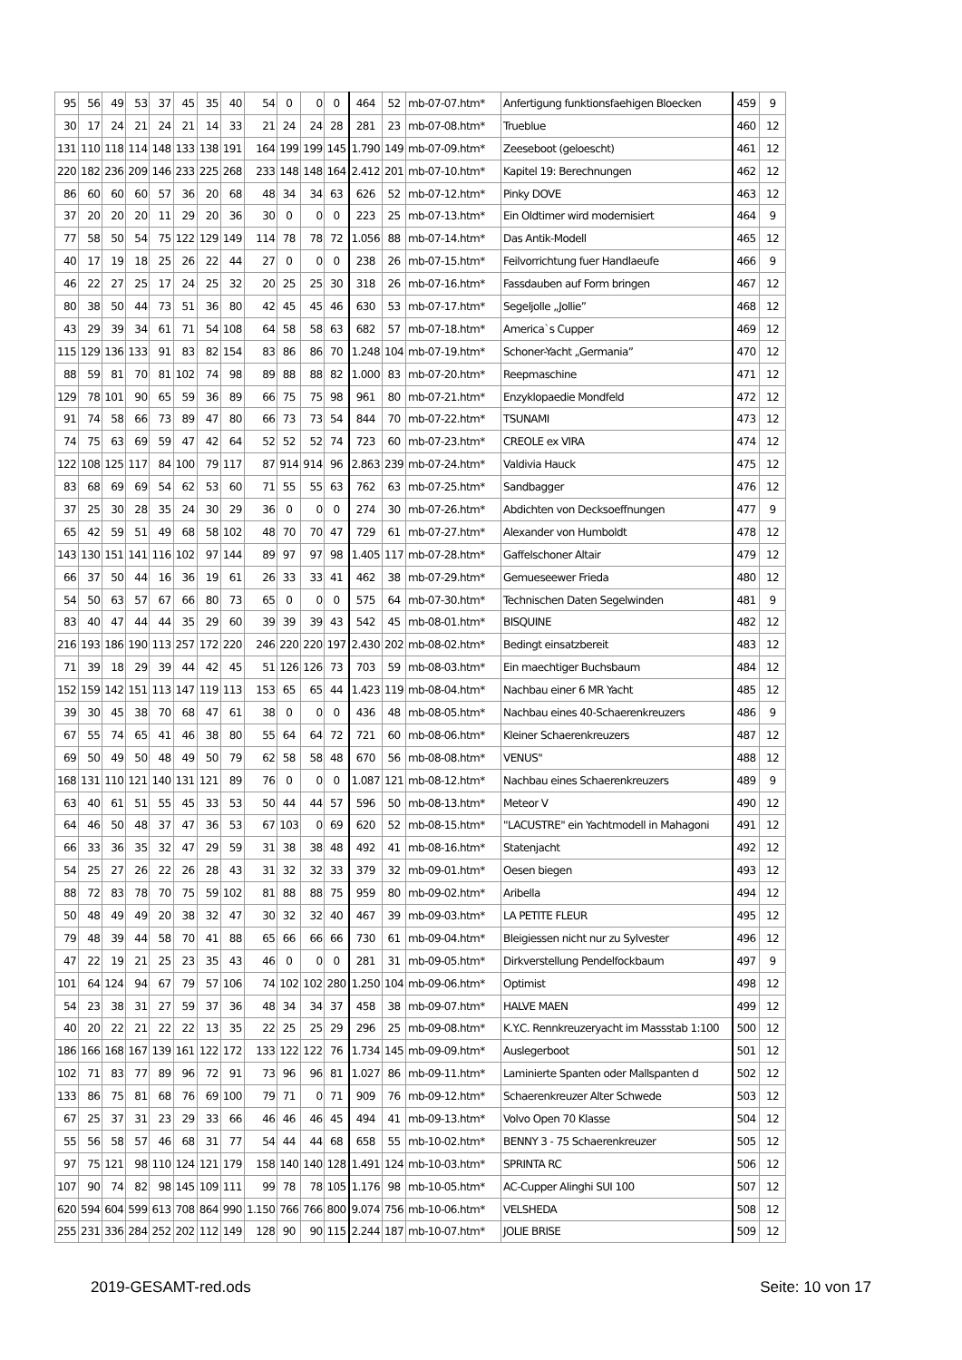| 95 | 56 | 49 | 53 | 37 | 45 | 35 | 40 | 54 | 0 | 0 | 0 | 464 | 52 | mb-07-07.htm* | Anfertigung funktionsfaehigen Bloecken | 459 | 9 |
| 30 | 17 | 24 | 21 | 24 | 21 | 14 | 33 | 21 | 24 | 24 | 28 | 281 | 23 | mb-07-08.htm* | Trueblue | 460 | 12 |
| 131 | 110 | 118 | 114 | 148 | 133 | 138 | 191 | 164 | 199 | 199 | 145 | 1.790 | 149 | mb-07-09.htm* | Zeeseboot (geloescht) | 461 | 12 |
| 220 | 182 | 236 | 209 | 146 | 233 | 225 | 268 | 233 | 148 | 148 | 164 | 2.412 | 201 | mb-07-10.htm* | Kapitel 19: Berechnungen | 462 | 12 |
| 86 | 60 | 60 | 60 | 57 | 36 | 20 | 68 | 48 | 34 | 34 | 63 | 626 | 52 | mb-07-12.htm* | Pinky DOVE | 463 | 12 |
| 37 | 20 | 20 | 20 | 11 | 29 | 20 | 36 | 30 | 0 | 0 | 0 | 223 | 25 | mb-07-13.htm* | Ein Oldtimer wird modernisiert | 464 | 9 |
| 77 | 58 | 50 | 54 | 75 | 122 | 129 | 149 | 114 | 78 | 78 | 72 | 1.056 | 88 | mb-07-14.htm* | Das Antik-Modell | 465 | 12 |
| 40 | 17 | 19 | 18 | 25 | 26 | 22 | 44 | 27 | 0 | 0 | 0 | 238 | 26 | mb-07-15.htm* | Feilvorrichtung fuer Handlaeufe | 466 | 9 |
| 46 | 22 | 27 | 25 | 17 | 24 | 25 | 32 | 20 | 25 | 25 | 30 | 318 | 26 | mb-07-16.htm* | Fassdauben auf Form bringen | 467 | 12 |
| 80 | 38 | 50 | 44 | 73 | 51 | 36 | 80 | 42 | 45 | 45 | 46 | 630 | 53 | mb-07-17.htm* | Segeljolle „Jollie” | 468 | 12 |
| 43 | 29 | 39 | 34 | 61 | 71 | 54 | 108 | 64 | 58 | 58 | 63 | 682 | 57 | mb-07-18.htm* | America`s Cupper | 469 | 12 |
| 115 | 129 | 136 | 133 | 91 | 83 | 82 | 154 | 83 | 86 | 86 | 70 | 1.248 | 104 | mb-07-19.htm* | Schoner-Yacht „Germania” | 470 | 12 |
| 88 | 59 | 81 | 70 | 81 | 102 | 74 | 98 | 89 | 88 | 88 | 82 | 1.000 | 83 | mb-07-20.htm* | Reepmaschine | 471 | 12 |
| 129 | 78 | 101 | 90 | 65 | 59 | 36 | 89 | 66 | 75 | 75 | 98 | 961 | 80 | mb-07-21.htm* | Enzyklopaedie Mondfeld | 472 | 12 |
| 91 | 74 | 58 | 66 | 73 | 89 | 47 | 80 | 66 | 73 | 73 | 54 | 844 | 70 | mb-07-22.htm* | TSUNAMI | 473 | 12 |
| 74 | 75 | 63 | 69 | 59 | 47 | 42 | 64 | 52 | 52 | 52 | 74 | 723 | 60 | mb-07-23.htm* | CREOLE ex VIRA | 474 | 12 |
| 122 | 108 | 125 | 117 | 84 | 100 | 79 | 117 | 87 | 914 | 914 | 96 | 2.863 | 239 | mb-07-24.htm* | Valdivia Hauck | 475 | 12 |
| 83 | 68 | 69 | 69 | 54 | 62 | 53 | 60 | 71 | 55 | 55 | 63 | 762 | 63 | mb-07-25.htm* | Sandbagger | 476 | 12 |
| 37 | 25 | 30 | 28 | 35 | 24 | 30 | 29 | 36 | 0 | 0 | 0 | 274 | 30 | mb-07-26.htm* | Abdichten von Decksoeffnungen | 477 | 9 |
| 65 | 42 | 59 | 51 | 49 | 68 | 58 | 102 | 48 | 70 | 70 | 47 | 729 | 61 | mb-07-27.htm* | Alexander von Humboldt | 478 | 12 |
| 143 | 130 | 151 | 141 | 116 | 102 | 97 | 144 | 89 | 97 | 97 | 98 | 1.405 | 117 | mb-07-28.htm* | Gaffelschoner Altair | 479 | 12 |
| 66 | 37 | 50 | 44 | 16 | 36 | 19 | 61 | 26 | 33 | 33 | 41 | 462 | 38 | mb-07-29.htm* | Gemueseewer Frieda | 480 | 12 |
| 54 | 50 | 63 | 57 | 67 | 66 | 80 | 73 | 65 | 0 | 0 | 0 | 575 | 64 | mb-07-30.htm* | Technischen Daten Segelwinden | 481 | 9 |
| 83 | 40 | 47 | 44 | 44 | 35 | 29 | 60 | 39 | 39 | 39 | 43 | 542 | 45 | mb-08-01.htm* | BISQUINE | 482 | 12 |
| 216 | 193 | 186 | 190 | 113 | 257 | 172 | 220 | 246 | 220 | 220 | 197 | 2.430 | 202 | mb-08-02.htm* | Bedingt einsatzbereit | 483 | 12 |
| 71 | 39 | 18 | 29 | 39 | 44 | 42 | 45 | 51 | 126 | 126 | 73 | 703 | 59 | mb-08-03.htm* | Ein maechtiger Buchsbaum | 484 | 12 |
| 152 | 159 | 142 | 151 | 113 | 147 | 119 | 113 | 153 | 65 | 65 | 44 | 1.423 | 119 | mb-08-04.htm* | Nachbau einer 6 MR Yacht | 485 | 12 |
| 39 | 30 | 45 | 38 | 70 | 68 | 47 | 61 | 38 | 0 | 0 | 0 | 436 | 48 | mb-08-05.htm* | Nachbau eines 40-Schaerenkreuzers | 486 | 9 |
| 67 | 55 | 74 | 65 | 41 | 46 | 38 | 80 | 55 | 64 | 64 | 72 | 721 | 60 | mb-08-06.htm* | Kleiner Schaerenkreuzers | 487 | 12 |
| 69 | 50 | 49 | 50 | 48 | 49 | 50 | 79 | 62 | 58 | 58 | 48 | 670 | 56 | mb-08-08.htm* | VENUS" | 488 | 12 |
| 168 | 131 | 110 | 121 | 140 | 131 | 121 | 89 | 76 | 0 | 0 | 0 | 1.087 | 121 | mb-08-12.htm* | Nachbau eines Schaerenkreuzers | 489 | 9 |
| 63 | 40 | 61 | 51 | 55 | 45 | 33 | 53 | 50 | 44 | 44 | 57 | 596 | 50 | mb-08-13.htm* | Meteor V | 490 | 12 |
| 64 | 46 | 50 | 48 | 37 | 47 | 36 | 53 | 67 | 103 | 0 | 69 | 620 | 52 | mb-08-15.htm* | "LACUSTRE" ein Yachtmodell in Mahagoni | 491 | 12 |
| 66 | 33 | 36 | 35 | 32 | 47 | 29 | 59 | 31 | 38 | 38 | 48 | 492 | 41 | mb-08-16.htm* | Statenjacht | 492 | 12 |
| 54 | 25 | 27 | 26 | 22 | 26 | 28 | 43 | 31 | 32 | 32 | 33 | 379 | 32 | mb-09-01.htm* | Oesen biegen | 493 | 12 |
| 88 | 72 | 83 | 78 | 70 | 75 | 59 | 102 | 81 | 88 | 88 | 75 | 959 | 80 | mb-09-02.htm* | Aribella | 494 | 12 |
| 50 | 48 | 49 | 49 | 20 | 38 | 32 | 47 | 30 | 32 | 32 | 40 | 467 | 39 | mb-09-03.htm* | LA PETITE FLEUR | 495 | 12 |
| 79 | 48 | 39 | 44 | 58 | 70 | 41 | 88 | 65 | 66 | 66 | 66 | 730 | 61 | mb-09-04.htm* | Bleigiessen nicht nur zu Sylvester | 496 | 12 |
| 47 | 22 | 19 | 21 | 25 | 23 | 35 | 43 | 46 | 0 | 0 | 0 | 281 | 31 | mb-09-05.htm* | Dirkverstellung Pendelfockbaum | 497 | 9 |
| 101 | 64 | 124 | 94 | 67 | 79 | 57 | 106 | 74 | 102 | 102 | 280 | 1.250 | 104 | mb-09-06.htm* | Optimist | 498 | 12 |
| 54 | 23 | 38 | 31 | 27 | 59 | 37 | 36 | 48 | 34 | 34 | 37 | 458 | 38 | mb-09-07.htm* | HALVE MAEN | 499 | 12 |
| 40 | 20 | 22 | 21 | 22 | 22 | 13 | 35 | 22 | 25 | 25 | 29 | 296 | 25 | mb-09-08.htm* | K.Y.C. Rennkreuzeryacht im Massstab 1:100 | 500 | 12 |
| 186 | 166 | 168 | 167 | 139 | 161 | 122 | 172 | 133 | 122 | 122 | 76 | 1.734 | 145 | mb-09-09.htm* | Auslegerboot | 501 | 12 |
| 102 | 71 | 83 | 77 | 89 | 96 | 72 | 91 | 73 | 96 | 96 | 81 | 1.027 | 86 | mb-09-11.htm* | Laminierte Spanten oder Mallspanten d | 502 | 12 |
| 133 | 86 | 75 | 81 | 68 | 76 | 69 | 100 | 79 | 71 | 0 | 71 | 909 | 76 | mb-09-12.htm* | Schaerenkreuzer Alter Schwede | 503 | 12 |
| 67 | 25 | 37 | 31 | 23 | 29 | 33 | 66 | 46 | 46 | 46 | 45 | 494 | 41 | mb-09-13.htm* | Volvo Open 70 Klasse | 504 | 12 |
| 55 | 56 | 58 | 57 | 46 | 68 | 31 | 77 | 54 | 44 | 44 | 68 | 658 | 55 | mb-10-02.htm* | BENNY 3 - 75 Schaerenkreuzer | 505 | 12 |
| 97 | 75 | 121 | 98 | 110 | 124 | 121 | 179 | 158 | 140 | 140 | 128 | 1.491 | 124 | mb-10-03.htm* | SPRINTA RC | 506 | 12 |
| 107 | 90 | 74 | 82 | 98 | 145 | 109 | 111 | 99 | 78 | 78 | 105 | 1.176 | 98 | mb-10-05.htm* | AC-Cupper Alinghi SUI 100 | 507 | 12 |
| 620 | 594 | 604 | 599 | 613 | 708 | 864 | 990 | 1.150 | 766 | 766 | 800 | 9.074 | 756 | mb-10-06.htm* | VELSHEDA | 508 | 12 |
| 255 | 231 | 336 | 284 | 252 | 202 | 112 | 149 | 128 | 90 | 90 | 115 | 2.244 | 187 | mb-10-07.htm* | JOLIE BRISE | 509 | 12 |
2019-GESAMT-red.ods Seite: 10 von 17